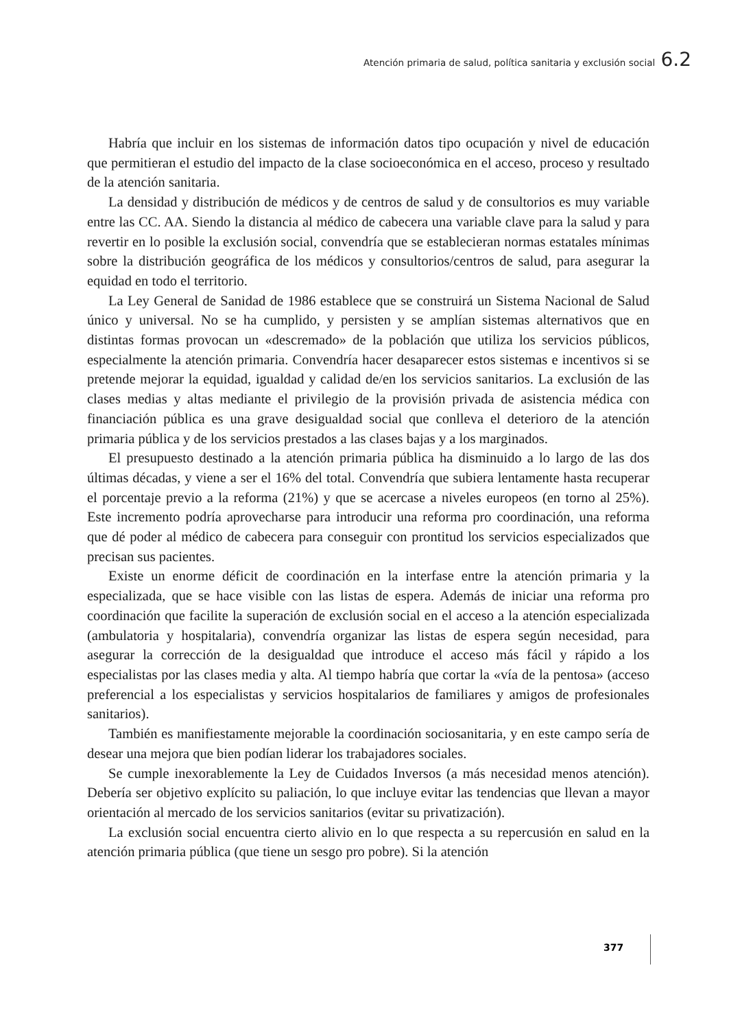Atención primaria de salud, política sanitaria y exclusión social 6.2
Habría que incluir en los sistemas de información datos tipo ocupación y nivel de educación que permitieran el estudio del impacto de la clase socioeconómica en el acceso, proceso y resultado de la atención sanitaria.
La densidad y distribución de médicos y de centros de salud y de consultorios es muy variable entre las CC. AA. Siendo la distancia al médico de cabecera una variable clave para la salud y para revertir en lo posible la exclusión social, convendría que se establecieran normas estatales mínimas sobre la distribución geográfica de los médicos y consultorios/centros de salud, para asegurar la equidad en todo el territorio.
La Ley General de Sanidad de 1986 establece que se construirá un Sistema Nacional de Salud único y universal. No se ha cumplido, y persisten y se amplían sistemas alternativos que en distintas formas provocan un «descremado» de la población que utiliza los servicios públicos, especialmente la atención primaria. Convendría hacer desaparecer estos sistemas e incentivos si se pretende mejorar la equidad, igualdad y calidad de/en los servicios sanitarios. La exclusión de las clases medias y altas mediante el privilegio de la provisión privada de asistencia médica con financiación pública es una grave desigualdad social que conlleva el deterioro de la atención primaria pública y de los servicios prestados a las clases bajas y a los marginados.
El presupuesto destinado a la atención primaria pública ha disminuido a lo largo de las dos últimas décadas, y viene a ser el 16% del total. Convendría que subiera lentamente hasta recuperar el porcentaje previo a la reforma (21%) y que se acercase a niveles europeos (en torno al 25%). Este incremento podría aprovecharse para introducir una reforma pro coordinación, una reforma que dé poder al médico de cabecera para conseguir con prontitud los servicios especializados que precisan sus pacientes.
Existe un enorme déficit de coordinación en la interfase entre la atención primaria y la especializada, que se hace visible con las listas de espera. Además de iniciar una reforma pro coordinación que facilite la superación de exclusión social en el acceso a la atención especializada (ambulatoria y hospitalaria), convendría organizar las listas de espera según necesidad, para asegurar la corrección de la desigualdad que introduce el acceso más fácil y rápido a los especialistas por las clases media y alta. Al tiempo habría que cortar la «vía de la pentosa» (acceso preferencial a los especialistas y servicios hospitalarios de familiares y amigos de profesionales sanitarios).
También es manifiestamente mejorable la coordinación sociosanitaria, y en este campo sería de desear una mejora que bien podían liderar los trabajadores sociales.
Se cumple inexorablemente la Ley de Cuidados Inversos (a más necesidad menos atención). Debería ser objetivo explícito su paliación, lo que incluye evitar las tendencias que llevan a mayor orientación al mercado de los servicios sanitarios (evitar su privatización).
La exclusión social encuentra cierto alivio en lo que respecta a su repercusión en salud en la atención primaria pública (que tiene un sesgo pro pobre). Si la atención
377